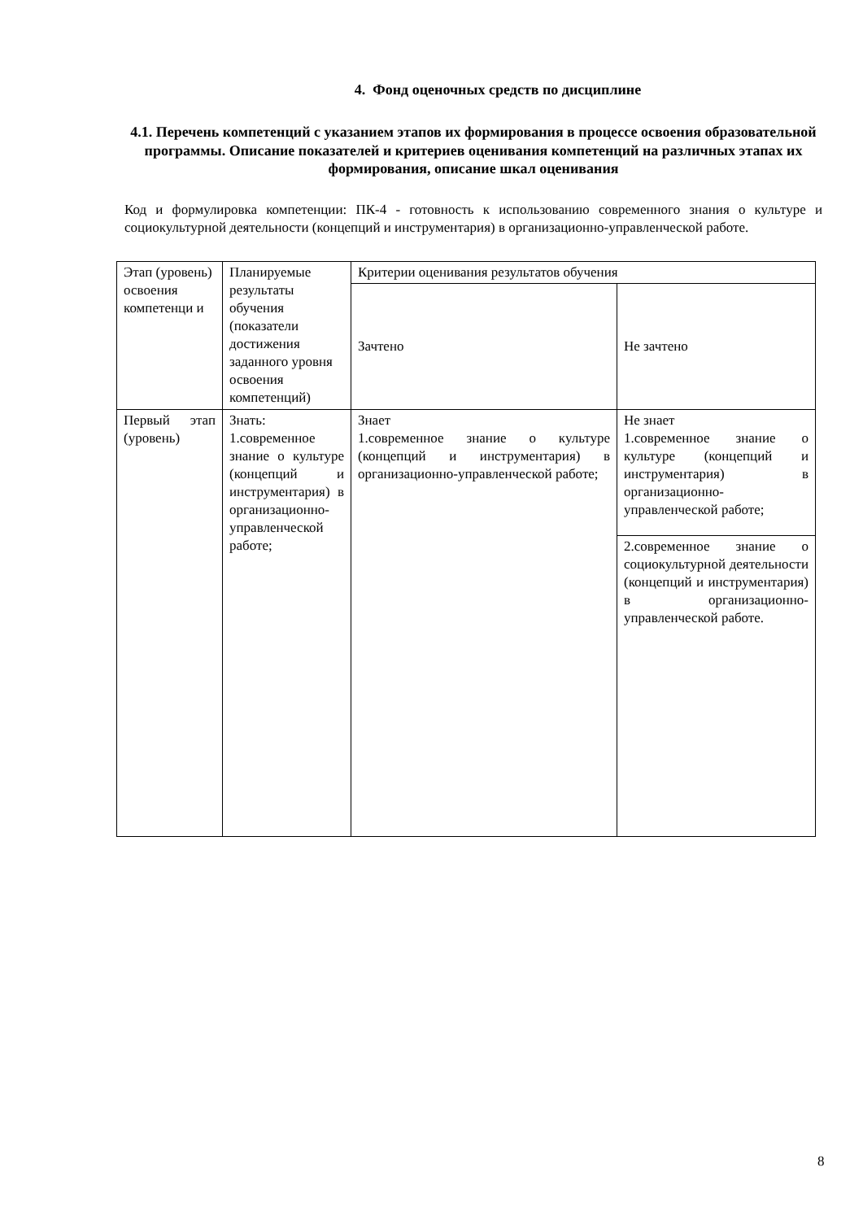4. Фонд оценочных средств по дисциплине
4.1. Перечень компетенций с указанием этапов их формирования в процессе освоения образовательной программы. Описание показателей и критериев оценивания компетенций на различных этапах их формирования, описание шкал оценивания
Код и формулировка компетенции: ПК-4 - готовность к использованию современного знания о культуре и социокультурной деятельности (концепций и инструментария) в организационно-управленческой работе.
| Этап (уровень) освоения компетенци и | Планируемые результаты обучения (показатели достижения заданного уровня освоения компетенций) | Критерии оценивания результатов обучения | |
| | | Зачтено | Не зачтено |
| Первый этап (уровень) | Знать: 1.современное знание о культуре (концепций и инструментария) в организационно-управленческой работе; | Знает 1.современное знание о культуре (концепций и инструментария) в организационно-управленческой работе; | Не знает 1.современное знание о культуре (концепций и инструментария) в организационно-управленческой работе; |
| | | | 2.современное знание о социокультурной деятельности (концепций и инструментария) в организационно-управленческой работе. |
8